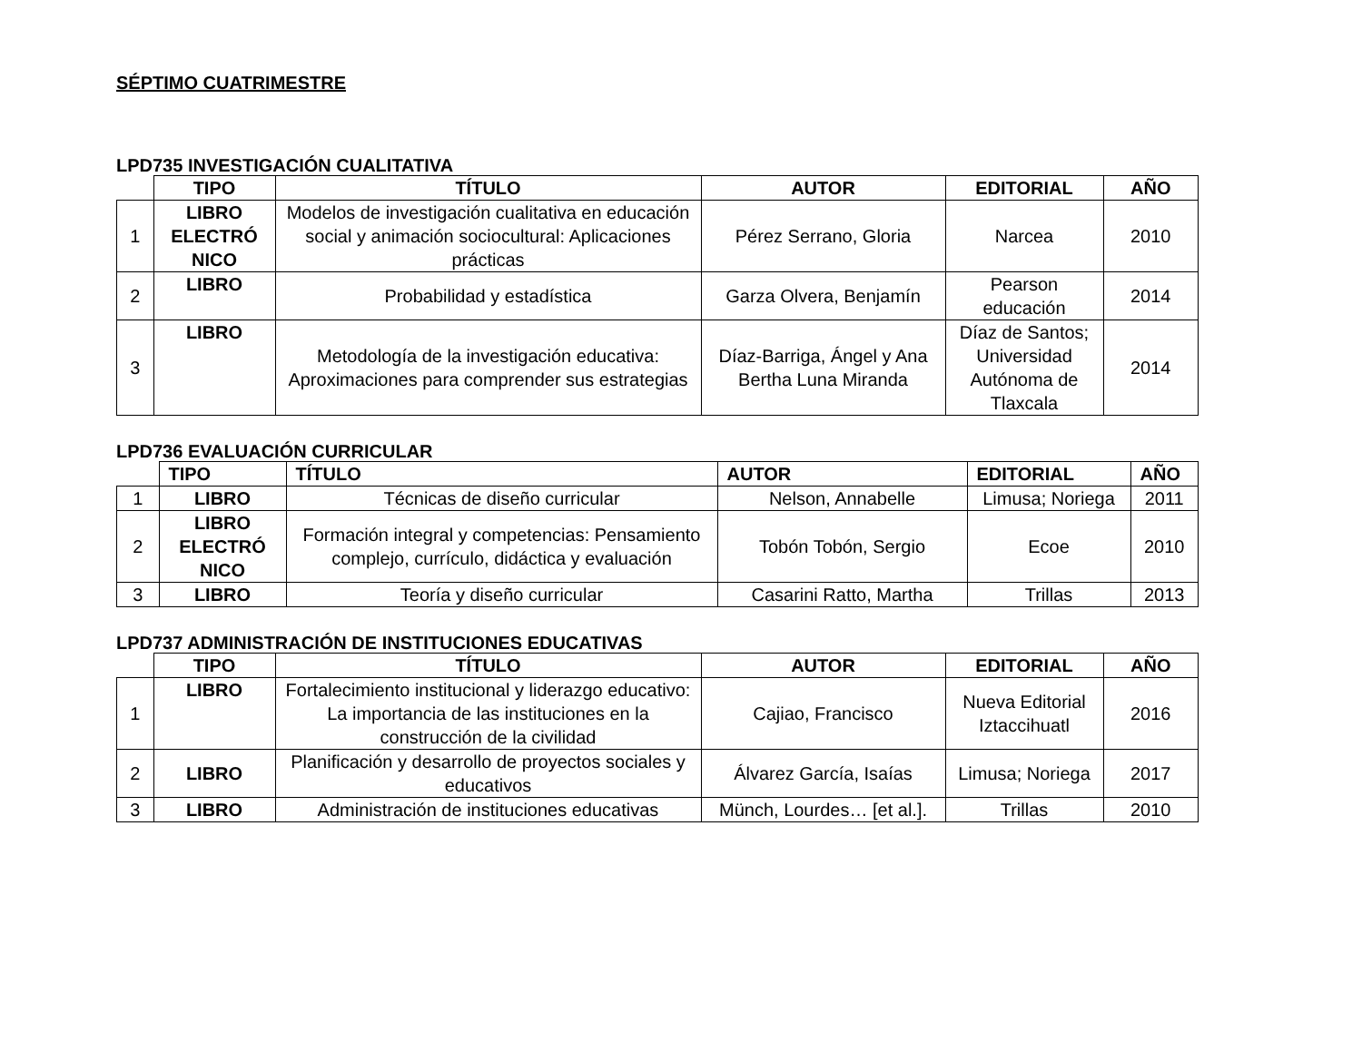SÉPTIMO CUATRIMESTRE
LPD735 INVESTIGACIÓN CUALITATIVA
| | TIPO | TÍTULO | AUTOR | EDITORIAL | AÑO |
| --- | --- | --- | --- | --- | --- |
| 1 | LIBRO ELECTRÓ NICO | Modelos de investigación cualitativa en educación social y animación sociocultural: Aplicaciones prácticas | Pérez Serrano, Gloria | Narcea | 2010 |
| 2 | LIBRO | Probabilidad y estadística | Garza Olvera, Benjamín | Pearson educación | 2014 |
| 3 | LIBRO | Metodología de la investigación educativa: Aproximaciones para comprender sus estrategias | Díaz-Barriga, Ángel y Ana Bertha Luna Miranda | Díaz de Santos; Universidad Autónoma de Tlaxcala | 2014 |
LPD736 EVALUACIÓN CURRICULAR
| | TIPO | TÍTULO | AUTOR | EDITORIAL | AÑO |
| --- | --- | --- | --- | --- | --- |
| 1 | LIBRO | Técnicas de diseño curricular | Nelson, Annabelle | Limusa; Noriega | 2011 |
| 2 | LIBRO ELECTRÓ NICO | Formación integral y competencias: Pensamiento complejo, currículo, didáctica y evaluación | Tobón Tobón, Sergio | Ecoe | 2010 |
| 3 | LIBRO | Teoría y diseño curricular | Casarini Ratto, Martha | Trillas | 2013 |
LPD737 ADMINISTRACIÓN DE INSTITUCIONES EDUCATIVAS
| | TIPO | TÍTULO | AUTOR | EDITORIAL | AÑO |
| --- | --- | --- | --- | --- | --- |
| 1 | LIBRO | Fortalecimiento institucional y liderazgo educativo: La importancia de las instituciones en la construcción de la civilidad | Cajiao, Francisco | Nueva Editorial Iztaccihuatl | 2016 |
| 2 | LIBRO | Planificación y desarrollo de proyectos sociales y educativos | Álvarez García, Isaías | Limusa; Noriega | 2017 |
| 3 | LIBRO | Administración de instituciones educativas | Münch, Lourdes… [et al.]. | Trillas | 2010 |